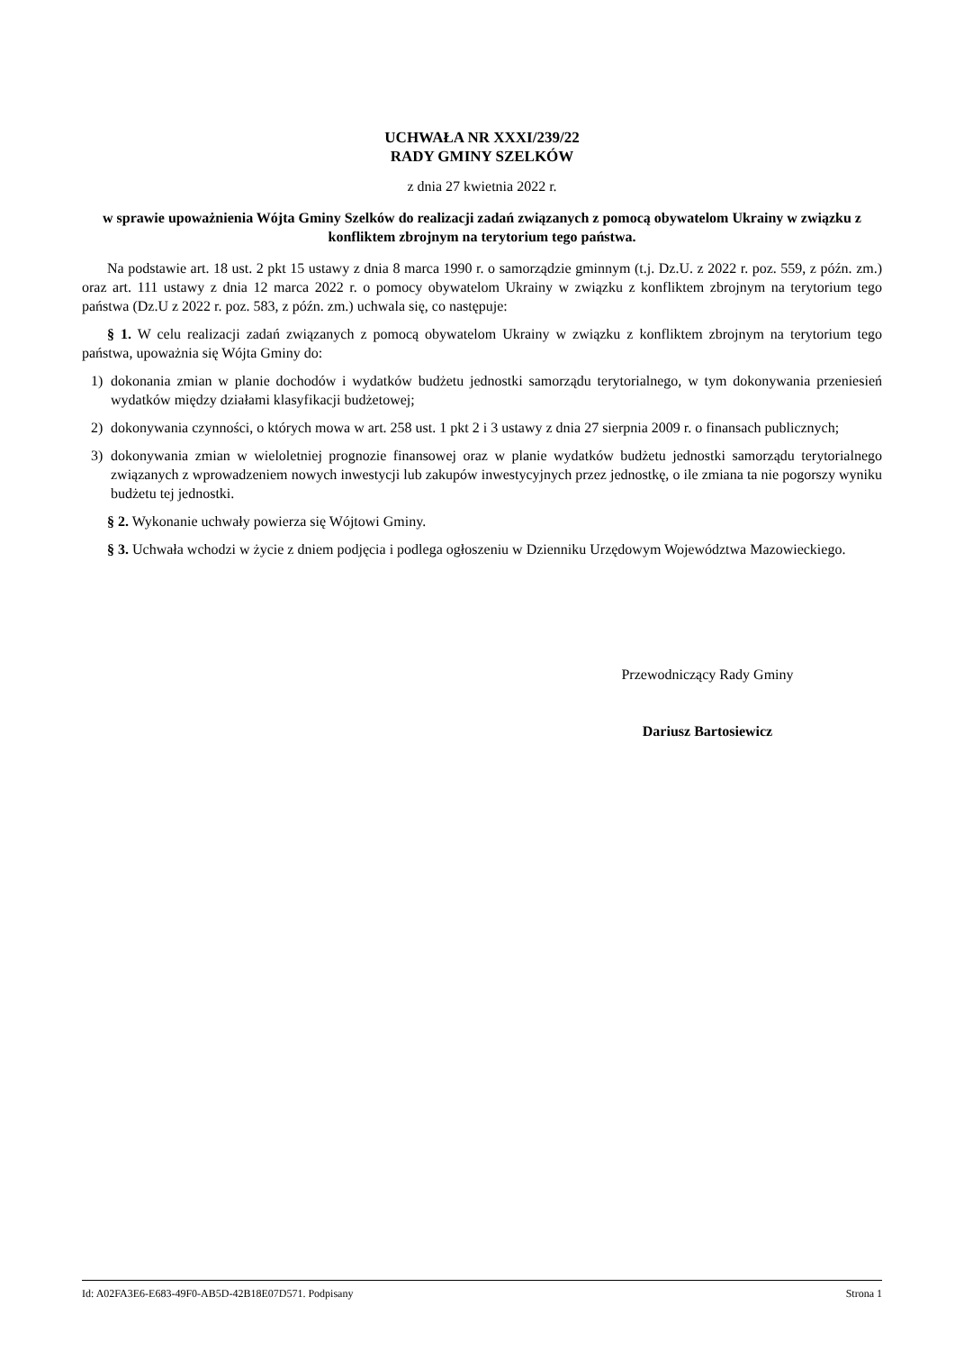UCHWAŁA NR XXXI/239/22
RADY GMINY SZELKÓW
z dnia 27 kwietnia 2022 r.
w sprawie upoważnienia Wójta Gminy Szelków do realizacji zadań związanych z pomocą obywatelom Ukrainy w związku z konfliktem zbrojnym na terytorium tego państwa.
Na podstawie art. 18 ust. 2 pkt 15 ustawy z dnia 8 marca 1990 r. o samorządzie gminnym (t.j. Dz.U. z 2022 r. poz. 559, z późn. zm.) oraz art. 111 ustawy z dnia 12 marca 2022 r. o pomocy obywatelom Ukrainy w związku z konfliktem zbrojnym na terytorium tego państwa (Dz.U z 2022 r. poz. 583, z późn. zm.) uchwala się, co następuje:
§ 1. W celu realizacji zadań związanych z pomocą obywatelom Ukrainy w związku z konfliktem zbrojnym na terytorium tego państwa, upoważnia się Wójta Gminy do:
1) dokonania zmian w planie dochodów i wydatków budżetu jednostki samorządu terytorialnego, w tym dokonywania przeniesień wydatków między działami klasyfikacji budżetowej;
2) dokonywania czynności, o których mowa w art. 258 ust. 1 pkt 2 i 3 ustawy z dnia 27 sierpnia 2009 r. o finansach publicznych;
3) dokonywania zmian w wieloletniej prognozie finansowej oraz w planie wydatków budżetu jednostki samorządu terytorialnego związanych z wprowadzeniem nowych inwestycji lub zakupów inwestycyjnych przez jednostkę, o ile zmiana ta nie pogorszy wyniku budżetu tej jednostki.
§ 2. Wykonanie uchwały powierza się Wójtowi Gminy.
§ 3. Uchwała wchodzi w życie z dniem podjęcia i podlega ogłoszeniu w Dzienniku Urzędowym Województwa Mazowieckiego.
Przewodniczący Rady Gminy
Dariusz Bartosiewicz
Id: A02FA3E6-E683-49F0-AB5D-42B18E07D571. Podpisany Strona 1